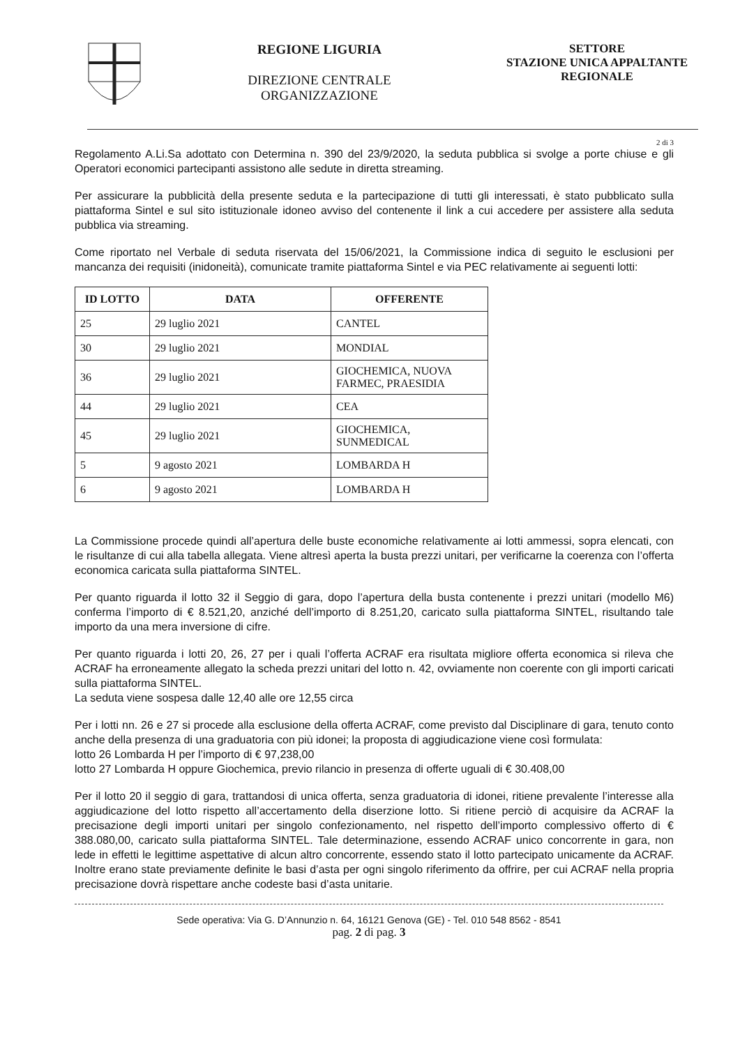REGIONE LIGURIA
DIREZIONE CENTRALE
ORGANIZZAZIONE
SETTORE
STAZIONE UNICA APPALTANTE
REGIONALE
2 di 3
Regolamento A.Li.Sa adottato con Determina n. 390 del 23/9/2020, la seduta pubblica si svolge a porte chiuse e gli Operatori economici partecipanti assistono alle sedute in diretta streaming.
Per assicurare la pubblicità della presente seduta e la partecipazione di tutti gli interessati, è stato pubblicato sulla piattaforma Sintel e sul sito istituzionale idoneo avviso del contenente il link a cui accedere per assistere alla seduta pubblica via streaming.
Come riportato nel Verbale di seduta riservata del 15/06/2021, la Commissione indica di seguito le esclusioni per mancanza dei requisiti (inidoneità), comunicate tramite piattaforma Sintel e via PEC relativamente ai seguenti lotti:
| ID LOTTO | DATA | OFFERENTE |
| --- | --- | --- |
| 25 | 29 luglio 2021 | CANTEL |
| 30 | 29 luglio 2021 | MONDIAL |
| 36 | 29 luglio 2021 | GIOCHEMICA, NUOVA FARMEC, PRAESIDIA |
| 44 | 29 luglio 2021 | CEA |
| 45 | 29 luglio 2021 | GIOCHEMICA, SUNMEDICAL |
| 5 | 9 agosto 2021 | LOMBARDA H |
| 6 | 9 agosto 2021 | LOMBARDA H |
La Commissione procede quindi all’apertura delle buste economiche relativamente ai lotti ammessi, sopra elencati, con le risultanze di cui alla tabella allegata. Viene altresì aperta la busta prezzi unitari, per verificarne la coerenza con l’offerta economica caricata sulla piattaforma SINTEL.
Per quanto riguarda il lotto 32 il Seggio di gara, dopo l’apertura della busta contenente i prezzi unitari (modello M6) conferma l’importo di € 8.521,20, anziché dell’importo di 8.251,20, caricato sulla piattaforma SINTEL, risultando tale importo da una mera inversione di cifre.
Per quanto riguarda i lotti 20, 26, 27 per i quali l’offerta ACRAF era risultata migliore offerta economica si rileva che ACRAF ha erroneamente allegato la scheda prezzi unitari del lotto n. 42, ovviamente non coerente con gli importi caricati sulla piattaforma SINTEL.
La seduta viene sospesa dalle 12,40 alle ore 12,55 circa
Per i lotti nn. 26 e 27 si procede alla esclusione della offerta ACRAF, come previsto dal Disciplinare di gara, tenuto conto anche della presenza di una graduatoria con più idonei; la proposta di aggiudicazione viene così formulata:
lotto 26 Lombarda H per l’importo di € 97,238,00
lotto 27 Lombarda H oppure Giochemica, previo rilancio in presenza di offerte uguali di € 30.408,00
Per il lotto 20 il seggio di gara, trattandosi di unica offerta, senza graduatoria di idonei, ritiene prevalente l’interesse alla aggiudicazione del lotto rispetto all’accertamento della diserzione lotto. Si ritiene perciò di acquisire da ACRAF la precisazione degli importi unitari per singolo confezionamento, nel rispetto dell’importo complessivo offerto di € 388.080,00, caricato sulla piattaforma SINTEL. Tale determinazione, essendo ACRAF unico concorrente in gara, non lede in effetti le legittime aspettative di alcun altro concorrente, essendo stato il lotto partecipato unicamente da ACRAF. Inoltre erano state previamente definite le basi d’asta per ogni singolo riferimento da offrire, per cui ACRAF nella propria precisazione dovrà rispettare anche codeste basi d’asta unitarie.
Sede operativa: Via G. D’Annunzio n. 64, 16121 Genova (GE) - Tel. 010 548 8562 - 8541
pag. 2 di pag. 3